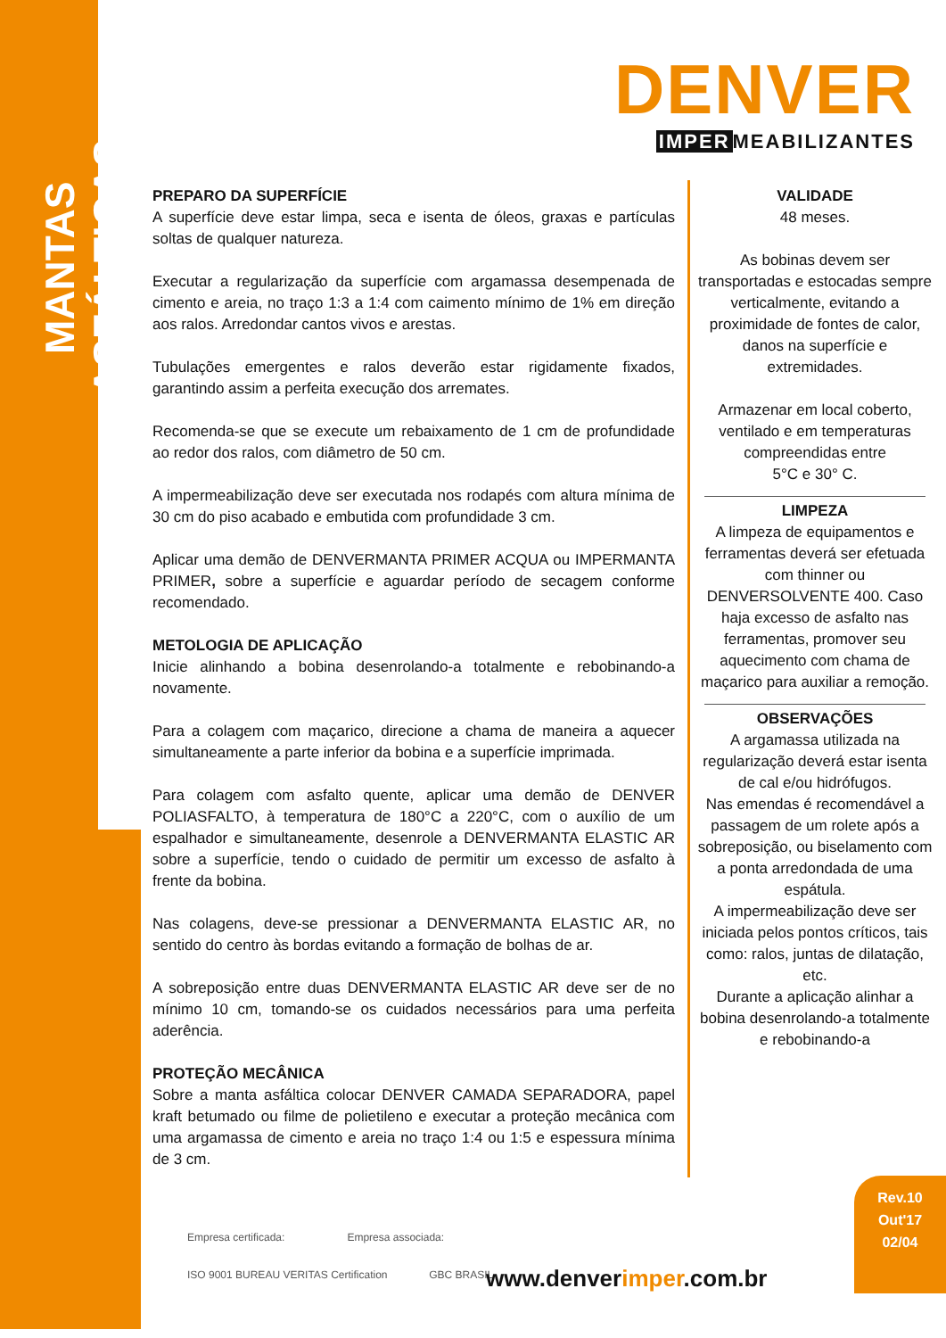MANTAS ASFÁLTICAS
DENVER
IMPER MEABILIZANTES
PREPARO DA SUPERFÍCIE
A superfície deve estar limpa, seca e isenta de óleos, graxas e partículas soltas de qualquer natureza.
Executar a regularização da superfície com argamassa desempenada de cimento e areia, no traço 1:3 a 1:4 com caimento mínimo de 1% em direção aos ralos. Arredondar cantos vivos e arestas.
Tubulações emergentes e ralos deverão estar rigidamente fixados, garantindo assim a perfeita execução dos arremates.
Recomenda-se que se execute um rebaixamento de 1 cm de profundidade ao redor dos ralos, com diâmetro de 50 cm.
A impermeabilização deve ser executada nos rodapés com altura mínima de 30 cm do piso acabado e embutida com profundidade 3 cm.
Aplicar uma demão de DENVERMANTA PRIMER ACQUA ou IMPERMANTA PRIMER, sobre a superfície e aguardar período de secagem conforme recomendado.
METOLOGIA DE APLICAÇÃO
Inicie alinhando a bobina desenrolando-a totalmente e rebobinando-a novamente.
Para a colagem com maçarico, direcione a chama de maneira a aquecer simultaneamente a parte inferior da bobina e a superfície imprimada.
Para colagem com asfalto quente, aplicar uma demão de DENVER POLIASFALTO, à temperatura de 180°C a 220°C, com o auxílio de um espalhador e simultaneamente, desenrole a DENVERMANTA ELASTIC AR sobre a superfície, tendo o cuidado de permitir um excesso de asfalto à frente da bobina.
Nas colagens, deve-se pressionar a DENVERMANTA ELASTIC AR, no sentido do centro às bordas evitando a formação de bolhas de ar.
A sobreposição entre duas DENVERMANTA ELASTIC AR deve ser de no mínimo 10 cm, tomando-se os cuidados necessários para uma perfeita aderência.
PROTEÇÃO MECÂNICA
Sobre a manta asfáltica colocar DENVER CAMADA SEPARADORA, papel kraft betumado ou filme de polietileno e executar a proteção mecânica com uma argamassa de cimento e areia no traço 1:4 ou 1:5 e espessura mínima de 3 cm.
VALIDADE
48 meses.
As bobinas devem ser transportadas e estocadas sempre verticalmente, evitando a proximidade de fontes de calor, danos na superfície e extremidades.
Armazenar em local coberto, ventilado e em temperaturas compreendidas entre
5°C e 30° C.
LIMPEZA
A limpeza de equipamentos e ferramentas deverá ser efetuada com thinner ou DENVERSOLVENTE 400. Caso haja excesso de asfalto nas ferramentas, promover seu aquecimento com chama de maçarico para auxiliar a remoção.
OBSERVAÇÕES
A argamassa utilizada na regularização deverá estar isenta de cal e/ou hidrófugos.
Nas emendas é recomendável a passagem de um rolete após a sobreposição, ou biselamento com a ponta arredondada de uma espátula.
A impermeabilização deve ser iniciada pelos pontos críticos, tais como: ralos, juntas de dilatação, etc.
Durante a aplicação alinhar a bobina desenrolando-a totalmente e rebobinando-a
Rev.10
Out'17
02/04
Empresa certificada: Empresa associada:
ISO 9001 BUREAU VERITAS Certification GBC BRASIL
www.denverimper.com.br